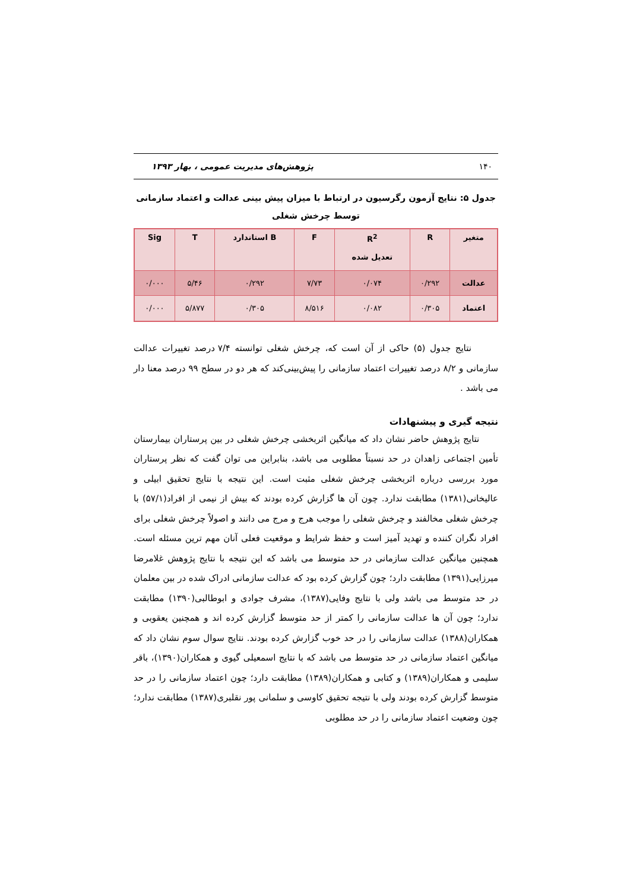۱۴۰ پژوهش‌های مدیریت عمومی ، بهار ۱۳۹۳
جدول ۵: نتایج آزمون رگرسیون در ارتباط با میزان پیش بینی عدالت و اعتماد سازمانی توسط چرخش شغلی
| متغیر | R | R<sup>2</sup> تعدیل شده | F | B استاندارد | T | Sig |
| --- | --- | --- | --- | --- | --- | --- |
| عدالت | ۰/۲۹۲ | ۰/۰۷۴ | ۷/۷۳ | ۰/۲۹۲ | ۵/۴۶ | ۰/۰۰۰ |
| اعتماد | ۰/۳۰۵ | ۰/۰۸۲ | ۸/۵۱۶ | ۰/۳۰۵ | ۵/۸۷۷ | ۰/۰۰۰ |
نتایج جدول (۵) حاکی از آن است که، چرخش شغلی توانسته ۷/۴ درصد تغییرات عدالت سازمانی و ۸/۲ درصد تغییرات اعتماد سازمانی را پیش‌بینی‌کند که هر دو در سطح ۹۹ درصد معنا دار می باشد .
نتیجه گیری و پیشنهادات
نتایج پژوهش حاضر نشان داد که میانگین اثربخشی چرخش شغلی در بین پرستاران بیمارستان تأمین اجتماعی زاهدان در حد نسبتاً مطلوبی می باشد، بنابراین می توان گفت که نظر پرستاران مورد بررسی درباره اثربخشی چرخش شغلی مثبت است. این نتیجه با نتایج تحقیق ابیلی و عالیخانی(۱۳۸۱) مطابقت ندارد. چون آن ها گزارش کرده بودند که بیش از نیمی از افراد(۵۷/۱) با چرخش شغلی مخالفند و چرخش شغلی را موجب هرج و مرج می دانند و اصولاً چرخش شغلی برای افراد نگران کننده و تهدید آمیز است و حفظ شرایط و موقعیت فعلی آنان مهم ترین مسئله است. همچنین میانگین عدالت سازمانی در حد متوسط می باشد که این نتیجه با نتایج پژوهش غلامرضا میرزایی(۱۳۹۱) مطابقت دارد؛ چون گزارش کرده بود که عدالت سازمانی ادراک شده در بین معلمان در حد متوسط می باشد ولی با نتایج وفایی(۱۳۸۷)، مشرف جوادی و ابوطالبی(۱۳۹۰) مطابقت ندارد؛ چون آن ها عدالت سازمانی را کمتر از حد متوسط گزارش کرده اند و همچنین یعقوبی و همکاران(۱۳۸۸) عدالت سازمانی را در حد خوب گزارش کرده بودند. نتایج سوال سوم نشان داد که میانگین اعتماد سازمانی در حد متوسط می باشد که با نتایج اسمعیلی گیوی و همکاران(۱۳۹۰)، باقر سلیمی و همکاران(۱۳۸۹) و کتابی و همکاران(۱۳۸۹) مطابقت دارد؛ چون اعتماد سازمانی را در حد متوسط گزارش کرده بودند ولی با نتیجه تحقیق کاوسی و سلمانی پور نقلبری(۱۳۸۷) مطابقت ندارد؛ چون وضعیت اعتماد سازمانی را در حد مطلوبی